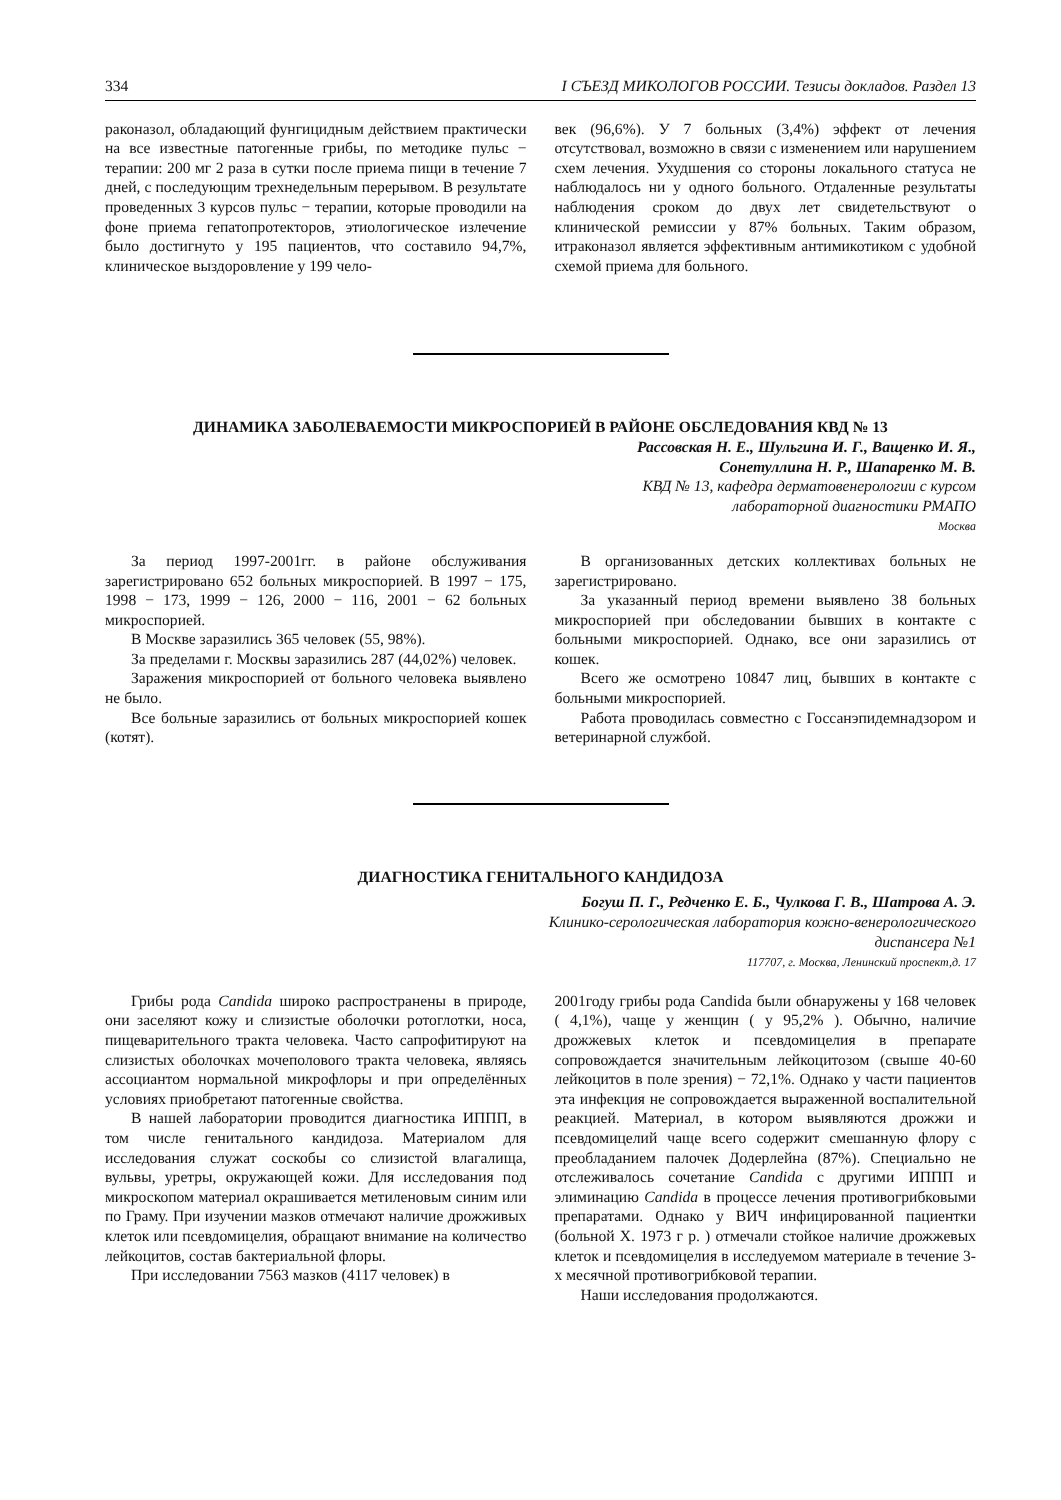334 I СЪЕЗД МИКОЛОГОВ РОССИИ. Тезисы докладов. Раздел 13
раконазол, обладающий фунгицидным действием практически на все известные патогенные грибы, по методике пульс − терапии: 200 мг 2 раза в сутки после приема пищи в течение 7 дней, с последующим трехнедельным перерывом. В результате проведенных 3 курсов пульс − терапии, которые проводили на фоне приема гепатопротекторов, этиологическое излечение было достигнуто у 195 пациентов, что составило 94,7%, клиническое выздоровление у 199 чело-
век (96,6%). У 7 больных (3,4%) эффект от лечения отсутствовал, возможно в связи с изменением или нарушением схем лечения. Ухудшения со стороны локального статуса не наблюдалось ни у одного больного. Отдаленные результаты наблюдения сроком до двух лет свидетельствуют о клинической ремиссии у 87% больных. Таким образом, итраконазол является эффективным антимикотиком с удобной схемой приема для больного.
ДИНАМИКА ЗАБОЛЕВАЕМОСТИ МИКРОСПОРИЕЙ В РАЙОНЕ ОБСЛЕДОВАНИЯ КВД № 13
Рассовская Н. Е., Шульгина И. Г., Ващенко И. Я.,
Сонетуллина Н. Р., Шапаренко М. В.
КВД № 13, кафедра дерматовенерологии с курсом
лабораторной диагностики РМАПО
Москва
За период 1997-2001гг. в районе обслуживания зарегистрировано 652 больных микроспорией. В 1997 − 175, 1998 − 173, 1999 − 126, 2000 − 116, 2001 − 62 больных микроспорией.
В Москве заразились 365 человек (55, 98%).
За пределами г. Москвы заразились 287 (44,02%) человек.
Заражения микроспорией от больного человека выявлено не было.
Все больные заразились от больных микроспорией кошек (котят).
В организованных детских коллективах больных не зарегистрировано.
За указанный период времени выявлено 38 больных микроспорией при обследовании бывших в контакте с больными микроспорией. Однако, все они заразились от кошек.
Всего же осмотрено 10847 лиц, бывших в контакте с больными микроспорией.
Работа проводилась совместно с Госсанэпидемнадзором и ветеринарной службой.
ДИАГНОСТИКА ГЕНИТАЛЬНОГО КАНДИДОЗА
Богуш П. Г., Редченко Е. Б., Чулкова Г. В., Шатрова А. Э.
Клинико-серологическая лаборатория кожно-венерологического
диспансера №1
117707, г. Москва, Ленинский проспект,д. 17
Грибы рода Candida широко распространены в природе, они заселяют кожу и слизистые оболочки ротоглотки, носа, пищеварительного тракта человека. Часто сапрофитируют на слизистых оболочках мочеполового тракта человека, являясь ассоциантом нормальной микрофлоры и при определённых условиях приобретают патогенные свойства.
В нашей лаборатории проводится диагностика ИППП, в том числе генитального кандидоза. Материалом для исследования служат соскобы со слизистой влагалища, вульвы, уретры, окружающей кожи. Для исследования под микроскопом материал окрашивается метиленовым синим или по Граму. При изучении мазков отмечают наличие дрожживых клеток или псевдомицелия, обращают внимание на количество лейкоцитов, состав бактериальной флоры.
При исследовании 7563 мазков (4117 человек) в
2001году грибы рода Candida были обнаружены у 168 человек ( 4,1%), чаще у женщин ( у 95,2% ). Обычно, наличие дрожжевых клеток и псевдомицелия в препарате сопровождается значительным лейкоцитозом (свыше 40-60 лейкоцитов в поле зрения) − 72,1%. Однако у части пациентов эта инфекция не сопровождается выраженной воспалительной реакцией. Материал, в котором выявляются дрожжи и псевдомицелий чаще всего содержит смешанную флору с преобладанием палочек Додерлейна (87%). Специально не отслеживалось сочетание Candida с другими ИППП и элиминацию Candida в процессе лечения противогрибковыми препаратами. Однако у ВИЧ инфицированной пациентки (больной Х. 1973 г р. ) отмечали стойкое наличие дрожжевых клеток и псевдомицелия в исследуемом материале в течение 3-х месячной противогрибковой терапии.
Наши исследования продолжаются.